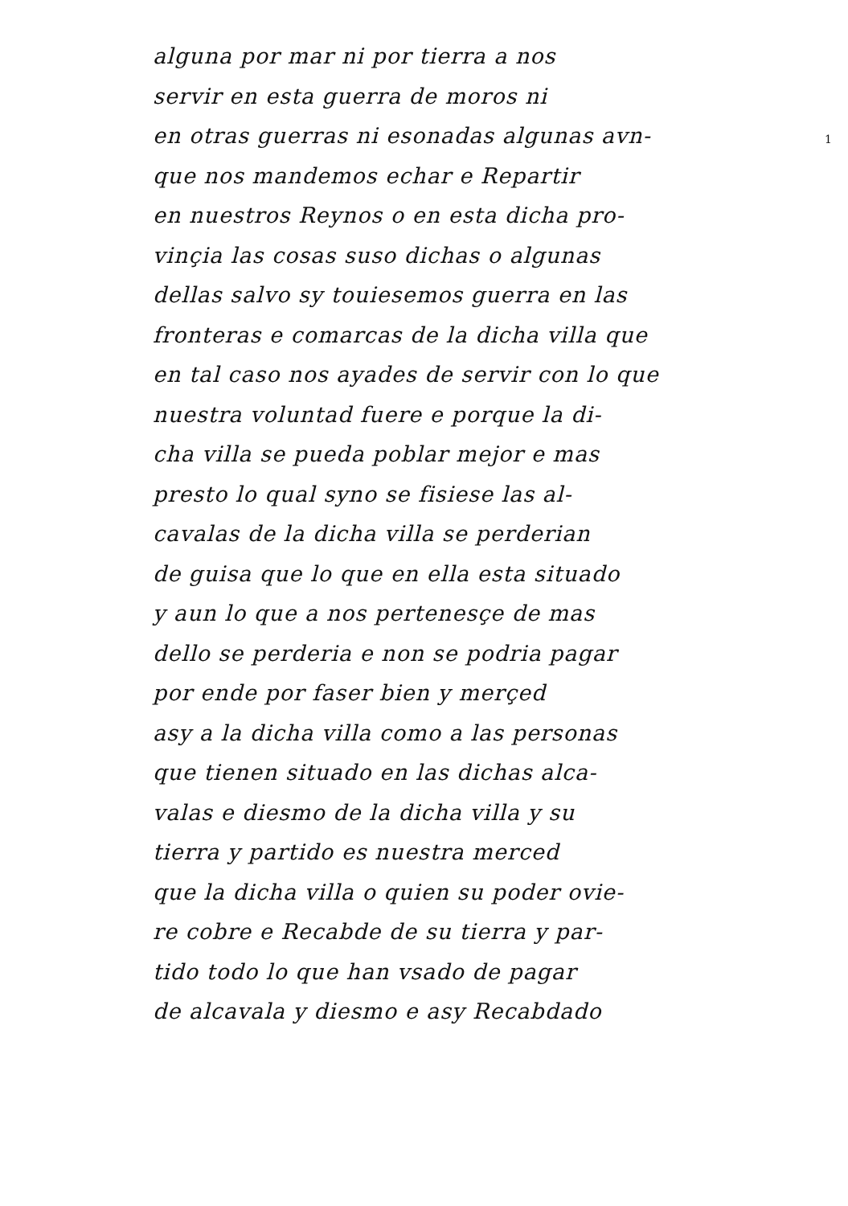1
alguna por mar ni por tierra a nos
servir en esta guerra de moros ni
en otras guerras ni esonadas algunas avn-
que nos mandemos echar e Repartir
en nuestros Reynos o en esta dicha pro-
vinçia las cosas suso dichas o algunas
dellas salvo sy touiesemos guerra en las
fronteras e comarcas de la dicha villa que
en tal caso nos ayades de servir con lo que
nuestra voluntad fuere e porque la di-
cha villa se pueda poblar mejor e mas
presto lo qual syno se fisiese las al-
cavalas de la dicha villa se perderian
de guisa que lo que en ella esta situado
y aun lo que a nos pertenesçe de mas
dello se perderia e non se podria pagar
por ende por faser bien y merçed
asy a la dicha villa como a las personas
que tienen situado en las dichas alca-
valas e diesmo de la dicha villa y su
tierra y partido es nuestra merced
que la dicha villa o quien su poder ovie-
re cobre e Recabde de su tierra y par-
tido todo lo que han vsado de pagar
de alcavala y diesmo e asy Recabdado